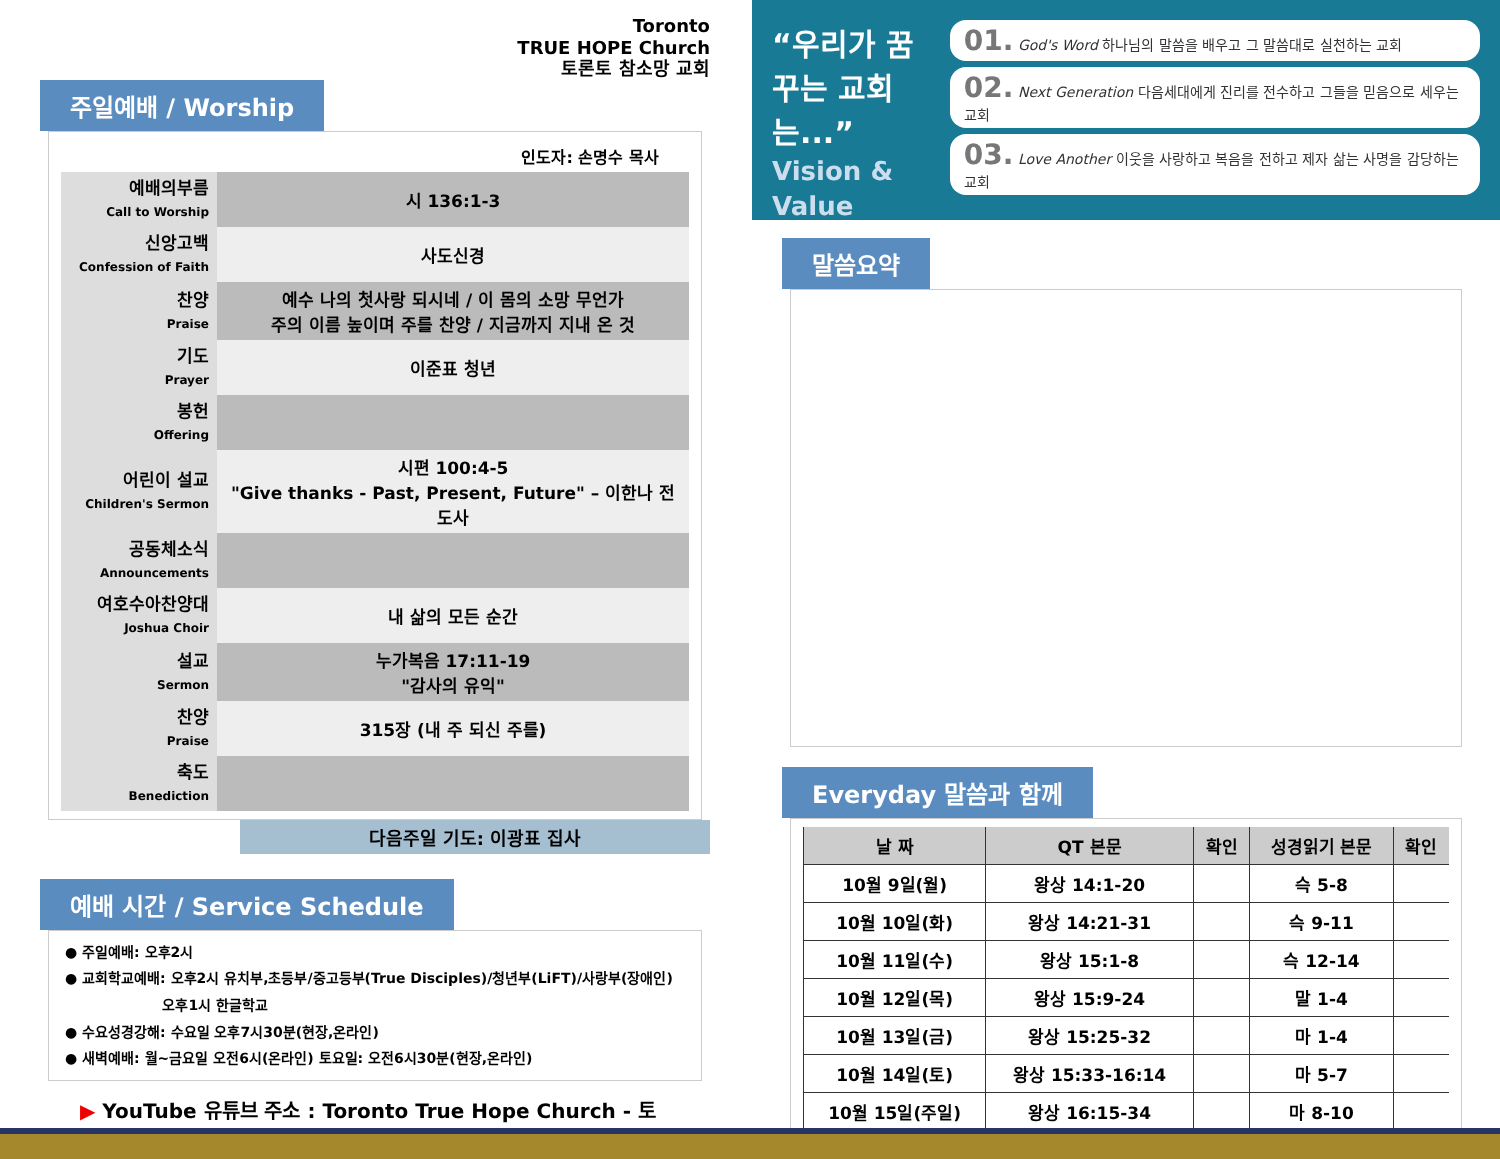Toronto
TRUE HOPE Church
토론토 참소망 교회
주일예배 / Worship
인도자: 손명수 목사
| 예배의부름 Call to Worship | 시 136:1-3 |
| 신앙고백 Confession of Faith | 사도신경 |
| 찬양 Praise | 예수 나의 첫사랑 되시네 / 이 몸의 소망 무언가 주의 이름 높이며 주를 찬양 / 지금까지 지내 온 것 |
| 기도 Prayer | 이준표 청년 |
| 봉헌 Offering | |
| 어린이 설교 Children's Sermon | 시편 100:4-5 "Give thanks - Past, Present, Future" – 이한나 전도사 |
| 공동체소식 Announcements | |
| 여호수아찬양대 Joshua Choir | 내 삶의 모든 순간 |
| 설교 Sermon | 누가복음 17:11-19 "감사의 유익" |
| 찬양 Praise | 315장 (내 주 되신 주를) |
| 축도 Benediction | |
다음주일 기도: 이광표 집사
예배 시간 / Service Schedule
● 주일예배: 오후2시
● 교회학교예배: 오후2시 유치부,초등부/중고등부(True Disciples)/청년부(LiFT)/사랑부(장애인)
오후1시 한글학교
● 수요성경강해: 수요일 오후7시30분(현장,온라인)
● 새벽예배: 월~금요일 오전6시(온라인) 토요일: 오전6시30분(현장,온라인)
▶ YouTube 유튜브 주소 : Toronto True Hope Church - 토론토참소망교회
“우리가 꿈꾸는 교회는...” Vision & Value
01. God's Word 하나님의 말씀을 배우고 그 말씀대로 실천하는 교회
02. Next Generation 다음세대에게 진리를 전수하고 그들을 믿음으로 세우는 교회
03. Love Another 이웃을 사랑하고 복음을 전하고 제자 삶는 사명을 감당하는 교회
말씀요약
Everyday 말씀과 함께
| 날 짜 | QT 본문 | 확인 | 성경읽기 본문 | 확인 |
| --- | --- | --- | --- | --- |
| 10월 9일(월) | 왕상 14:1-20 | | 슥 5-8 | |
| 10월 10일(화) | 왕상 14:21-31 | | 슥 9-11 | |
| 10월 11일(수) | 왕상 15:1-8 | | 슥 12-14 | |
| 10월 12일(목) | 왕상 15:9-24 | | 말 1-4 | |
| 10월 13일(금) | 왕상 15:25-32 | | 마 1-4 | |
| 10월 14일(토) | 왕상 15:33-16:14 | | 마 5-7 | |
| 10월 15일(주일) | 왕상 16:15-34 | | 마 8-10 | |